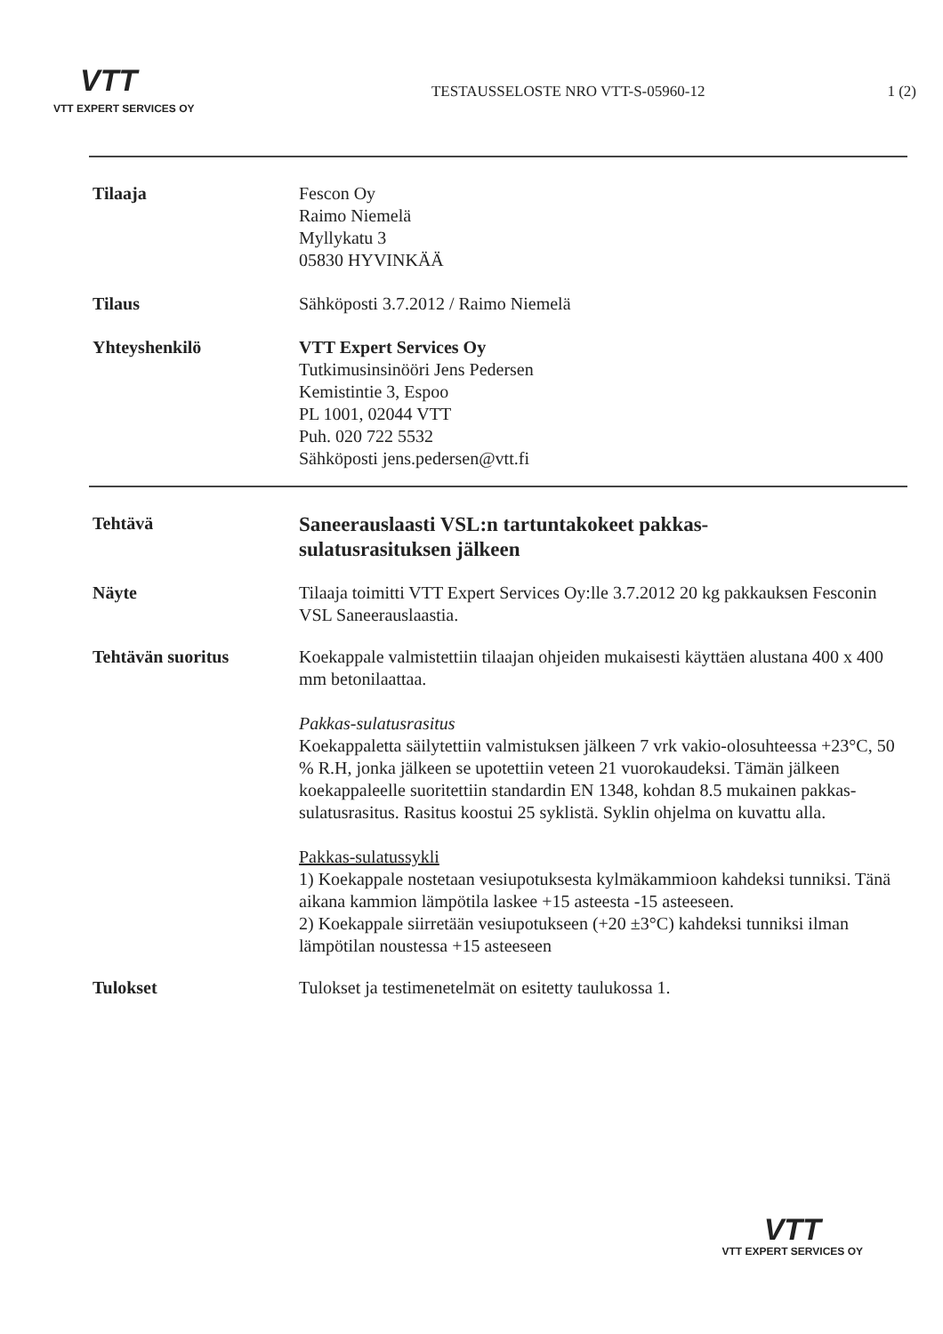VTT
VTT EXPERT SERVICES OY
TESTAUSSELOSTE NRO VTT-S-05960-12
1 (2)
Tilaaja Fescon Oy
Raimo Niemelä
Myllykatu 3
05830 HYVINKÄÄ
Tilaus Sähköposti 3.7.2012 / Raimo Niemelä
Yhteyshenkilö VTT Expert Services Oy
Tutkimusinsinööri Jens Pedersen
Kemistintie 3, Espoo
PL 1001, 02044 VTT
Puh. 020 722 5532
Sähköposti jens.pedersen@vtt.fi
Tehtävä
Saneerauslaasti VSL:n tartuntakokeet pakkas-
sulatusrasituksen jälkeen
Näyte Tilaaja toimitti VTT Expert Services Oy:lle 3.7.2012 20 kg pakkauksen Fesconin VSL Saneerauslaastia.
Tehtävän suoritus Koekappale valmistettiin tilaajan ohjeiden mukaisesti käyttäen alustana 400 x 400 mm betonilaattaa.
Pakkas-sulatusrasitus
Koekappaletta säilytettiin valmistuksen jälkeen 7 vrk vakio-olosuhteessa +23°C, 50 % R.H, jonka jälkeen se upotettiin veteen 21 vuorokaudeksi. Tämän jälkeen koekappaleelle suoritettiin standardin EN 1348, kohdan 8.5 mukainen pakkas-sulatusrasitus. Rasitus koostui 25 syklistä. Syklin ohjelma on kuvattu alla.
Pakkas-sulatussykli
1) Koekappale nostetaan vesiupotuksesta kylmäkammioon kahdeksi tunniksi. Tänä aikana kammion lämpötila laskee +15 asteesta -15 asteeseen.
2) Koekappale siirretään vesiupotukseen (+20 ±3°C) kahdeksi tunniksi ilman lämpötilan noustessa +15 asteeseen
Tulokset Tulokset ja testimenetelmät on esitetty taulukossa 1.
VTT
VTT EXPERT SERVICES OY